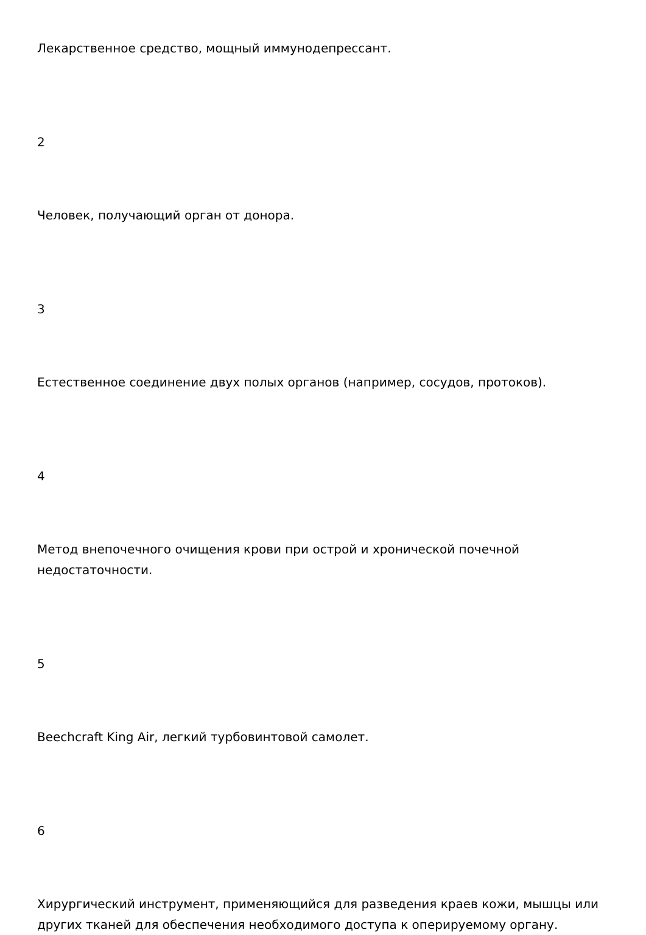Лекарственное средство, мощный иммунодепрессант.
2
Человек, получающий орган от донора.
3
Естественное соединение двух полых органов (например, сосудов, протоков).
4
Метод внепочечного очищения крови при острой и хронической почечной недостаточности.
5
Beechcraft King Air, легкий турбовинтовой самолет.
6
Хирургический инструмент, применяющийся для разведения краев кожи, мышцы или других тканей для обеспечения необходимого доступа к оперируемому органу.